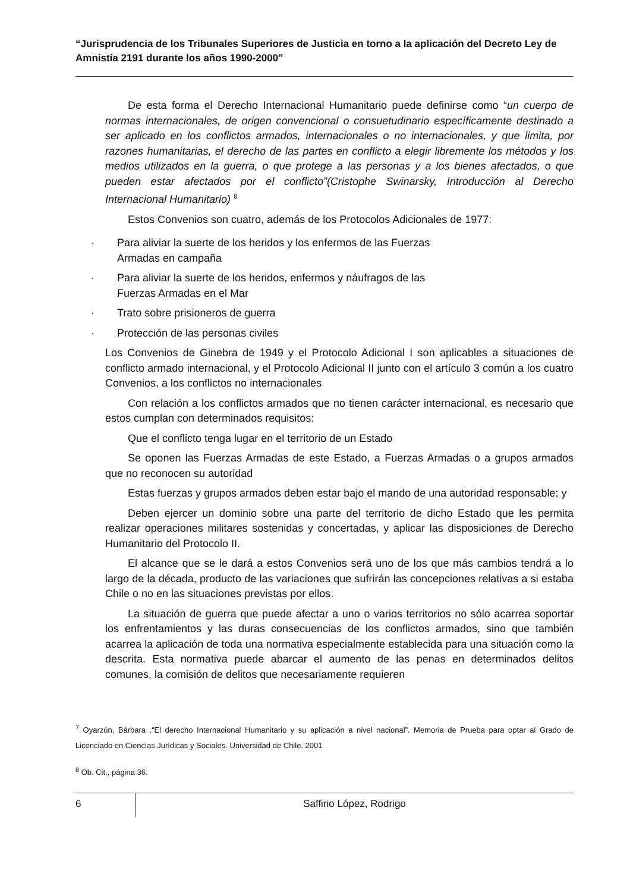“Jurisprudencia de los Tribunales Superiores de Justicia en torno a la aplicación del Decreto Ley de Amnistía 2191 durante los años 1990-2000”
De esta forma el Derecho Internacional Humanitario puede definirse como “un cuerpo de normas internacionales, de origen convencional o consuetudinario específicamente destinado a ser aplicado en los conflictos armados, internacionales o no internacionales, y que limita, por razones humanitarias, el derecho de las partes en conflicto a elegir libremente los métodos y los medios utilizados en la guerra, o que protege a las personas y a los bienes afectados, o que pueden estar afectados por el conflicto”(Cristophe Swinarsky, Introducción al Derecho Internacional Humanitario) <sup>8</sup>
Estos Convenios son cuatro, además de los Protocolos Adicionales de 1977:
· Para aliviar la suerte de los heridos y los enfermos de las Fuerzas Armadas en campaña
· Para aliviar la suerte de los heridos, enfermos y náufragos de las Fuerzas Armadas en el Mar
· Trato sobre prisioneros de guerra
· Protección de las personas civiles
Los Convenios de Ginebra de 1949 y el Protocolo Adicional I son aplicables a situaciones de conflicto armado internacional, y el Protocolo Adicional II junto con el artículo 3 común a los cuatro Convenios, a los conflictos no internacionales
Con relación a los conflictos armados que no tienen carácter internacional, es necesario que estos cumplan con determinados requisitos:
Que el conflicto tenga lugar en el territorio de un Estado
Se oponen las Fuerzas Armadas de este Estado, a Fuerzas Armadas o a grupos armados que no reconocen su autoridad
Estas fuerzas y grupos armados deben estar bajo el mando de una autoridad responsable; y
Deben ejercer un dominio sobre una parte del territorio de dicho Estado que les permita realizar operaciones militares sostenidas y concertadas, y aplicar las disposiciones de Derecho Humanitario del Protocolo II.
El alcance que se le dará a estos Convenios será uno de los que más cambios tendrá a lo largo de la década, producto de las variaciones que sufrirán las concepciones relativas a si estaba Chile o no en las situaciones previstas por ellos.
La situación de guerra que puede afectar a uno o varios territorios no sólo acarrea soportar los enfrentamientos y las duras consecuencias de los conflictos armados, sino que también acarrea la aplicación de toda una normativa especialmente establecida para una situación como la descrita. Esta normativa puede abarcar el aumento de las penas en determinados delitos comunes, la comisión de delitos que necesariamente requieren
<sup>7</sup> Oyarzún, Bárbara .“El derecho Internacional Humanitario y su aplicación a nivel nacional”. Memoria de Prueba para optar al Grado de Licenciado en Ciencias Jurídicas y Sociales. Universidad de Chile. 2001
<sup>8</sup> Ob. Cit., página 36.
6
Saffirio López, Rodrigo